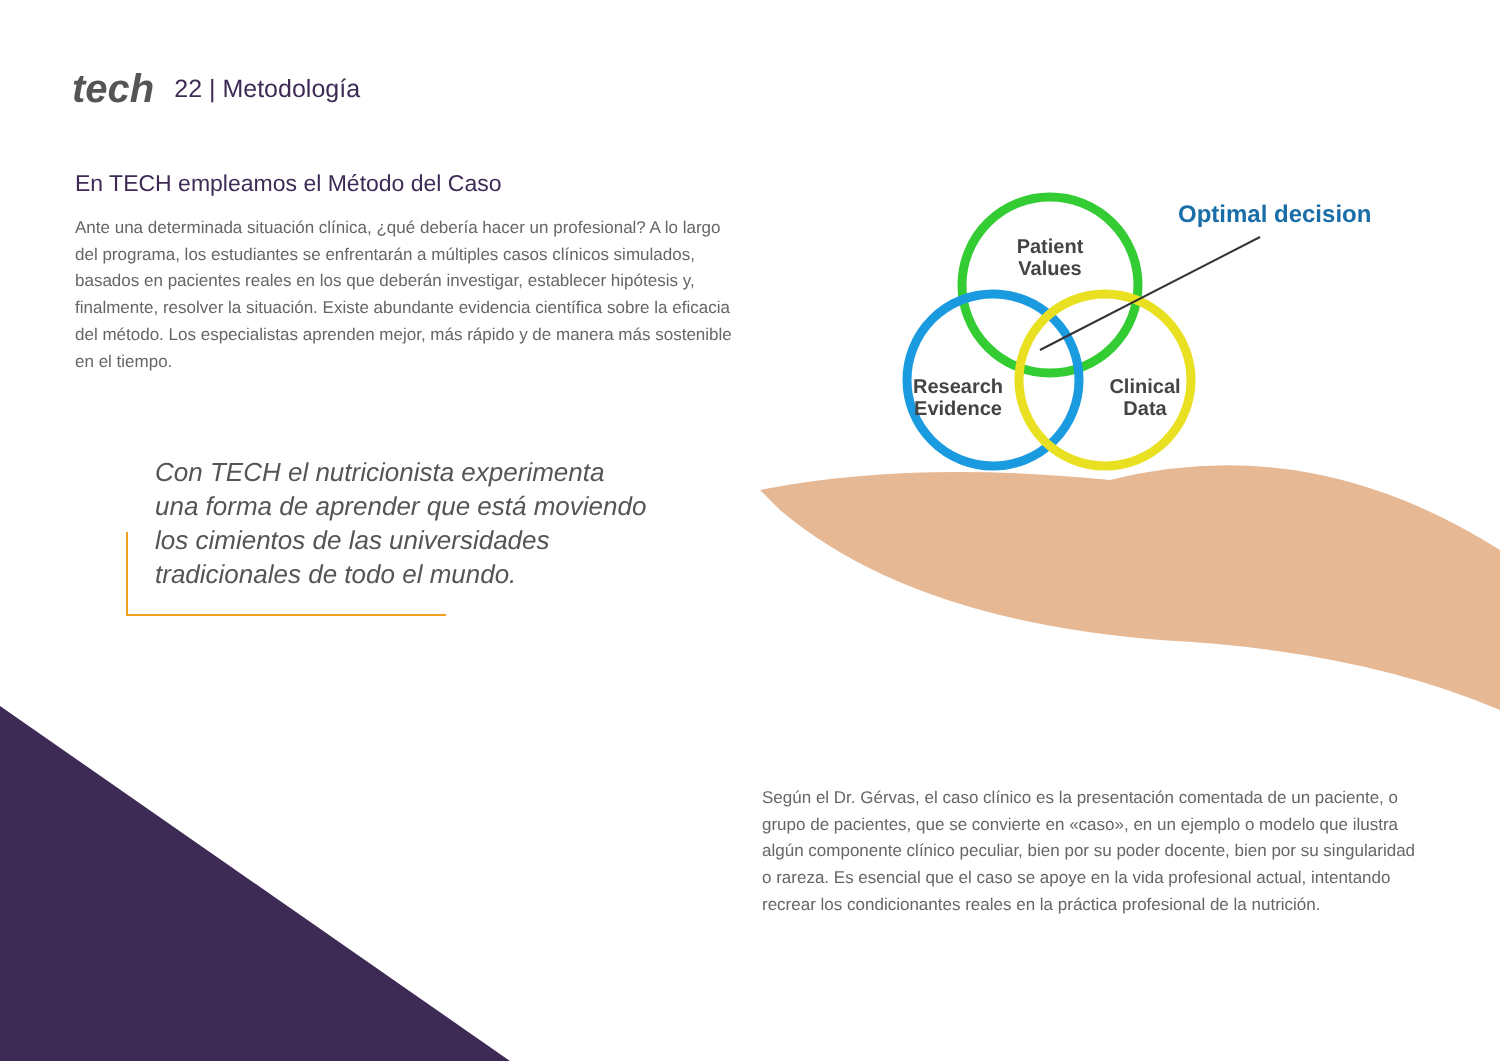tech 22 | Metodología
En TECH empleamos el Método del Caso
Ante una determinada situación clínica, ¿qué debería hacer un profesional? A lo largo del programa, los estudiantes se enfrentarán a múltiples casos clínicos simulados, basados en pacientes reales en los que deberán investigar, establecer hipótesis y, finalmente, resolver la situación. Existe abundante evidencia científica sobre la eficacia del método. Los especialistas aprenden mejor, más rápido y de manera más sostenible en el tiempo.
Con TECH el nutricionista experimenta una forma de aprender que está moviendo los cimientos de las universidades tradicionales de todo el mundo.
Patient
Values
Research
Evidence
Clinical
Data
Optimal decision
Según el Dr. Gérvas, el caso clínico es la presentación comentada de un paciente, o grupo de pacientes, que se convierte en «caso», en un ejemplo o modelo que ilustra algún componente clínico peculiar, bien por su poder docente, bien por su singularidad o rareza. Es esencial que el caso se apoye en la vida profesional actual, intentando recrear los condicionantes reales en la práctica profesional de la nutrición.